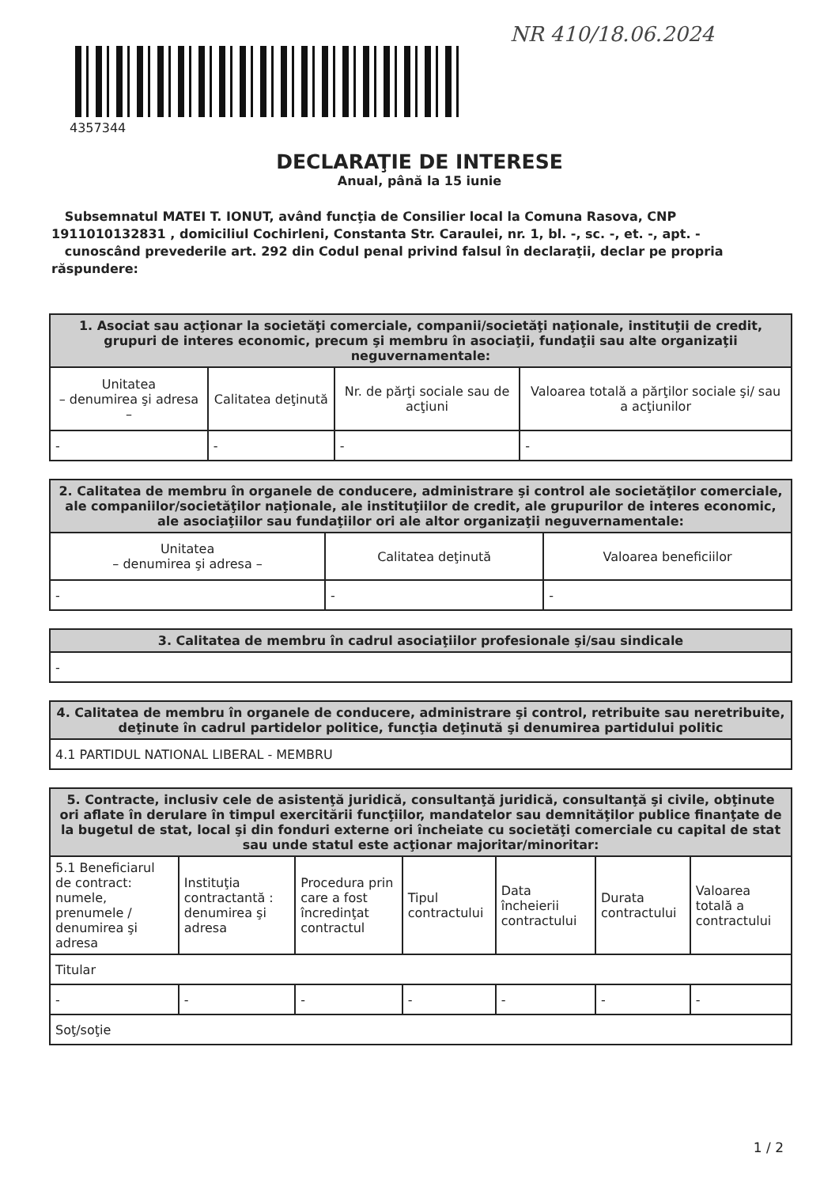4357344
NR 410/18.06.2024
DECLARAŢIE DE INTERESE
Anual, până la 15 iunie
Subsemnatul MATEI T. IONUT, având funcţia de Consilier local la Comuna Rasova, CNP 1911010132831 , domiciliul Cochirleni, Constanta Str. Caraulei, nr. 1, bl. -, sc. -, et. -, apt. -
cunoscând prevederile art. 292 din Codul penal privind falsul în declaraţii, declar pe propria răspundere:
| 1. Asociat sau acţionar la societăţi comerciale, companii/societăţi naţionale, instituţii de credit, grupuri de interes economic, precum şi membru în asociaţii, fundaţii sau alte organizaţii neguvernamentale: | | | |
| --- | --- | --- | --- |
| Unitatea – denumirea şi adresa – | Calitatea deţinută | Nr. de părţi sociale sau de acţiuni | Valoarea totală a părţilor sociale şi/ sau a acţiunilor |
| - | - | - | - |
| 2. Calitatea de membru în organele de conducere, administrare şi control ale societăţilor comerciale, ale companiilor/societăţilor naţionale, ale instituţiilor de credit, ale grupurilor de interes economic, ale asociaţiilor sau fundaţiilor ori ale altor organizaţii neguvernamentale: | | |
| --- | --- | --- |
| Unitatea – denumirea şi adresa – | Calitatea deţinută | Valoarea beneficiilor |
| - | - | - |
| 3. Calitatea de membru în cadrul asociaţiilor profesionale şi/sau sindicale |
| --- |
| - |
| 4. Calitatea de membru în organele de conducere, administrare şi control, retribuite sau neretribuite, deţinute în cadrul partidelor politice, funcţia deţinută şi denumirea partidului politic |
| --- |
| 4.1 PARTIDUL NATIONAL LIBERAL - MEMBRU |
| 5. Contracte, inclusiv cele de asistenţă juridică, consultanţă juridică, consultanţă şi civile, obţinute ori aflate în derulare în timpul exercitării funcţiilor, mandatelor sau demnităţilor publice finanţate de la bugetul de stat, local şi din fonduri externe ori încheiate cu societăţi comerciale cu capital de stat sau unde statul este acţionar majoritar/minoritar: | | | | | | |
| --- | --- | --- | --- | --- | --- | --- |
| 5.1 Beneficiarul de contract: numele, prenumele / denumirea şi adresa | Instituţia contractantă : denumirea şi adresa | Procedura prin care a fost încredinţat contractul | Tipul contractului | Data încheierii contractului | Durata contractului | Valoarea totală a contractului |
| Titular | | | | | | |
| - | - | - | - | - | - | - |
| Soţ/soţie | | | | | | |
1 / 2